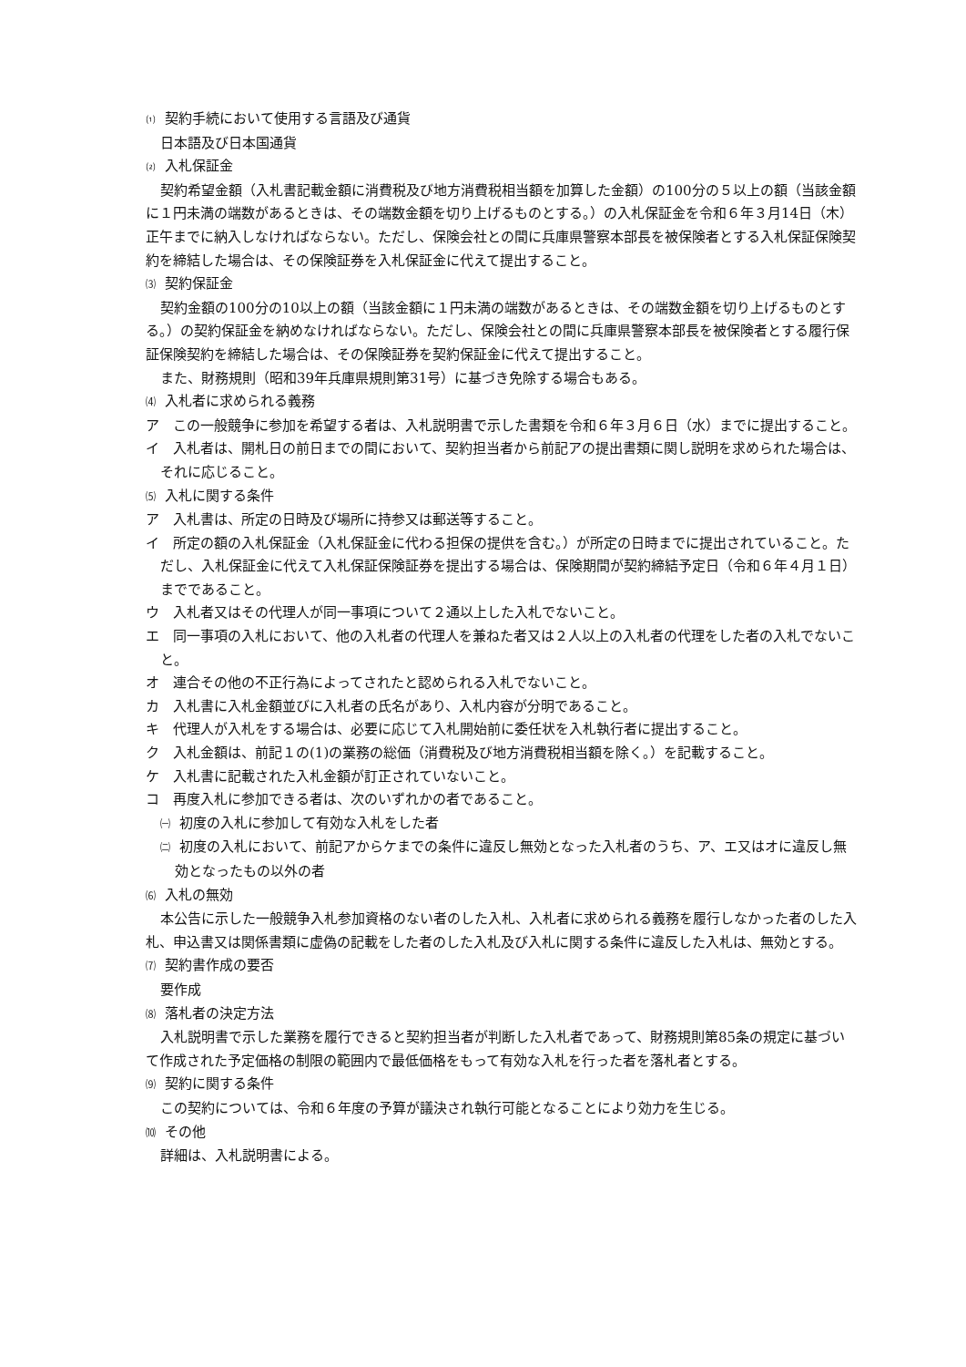⑴ 契約手続において使用する言語及び通貨
日本語及び日本国通貨
⑵ 入札保証金
契約希望金額（入札書記載金額に消費税及び地方消費税相当額を加算した金額）の100分の５以上の額（当該金額に１円未満の端数があるときは、その端数金額を切り上げるものとする。）の入札保証金を令和６年３月14日（木）正午までに納入しなければならない。ただし、保険会社との間に兵庫県警察本部長を被保険者とする入札保証保険契約を締結した場合は、その保険証券を入札保証金に代えて提出すること。
⑶ 契約保証金
契約金額の100分の10以上の額（当該金額に１円未満の端数があるときは、その端数金額を切り上げるものとする。）の契約保証金を納めなければならない。ただし、保険会社との間に兵庫県警察本部長を被保険者とする履行保証保険契約を締結した場合は、その保険証券を契約保証金に代えて提出すること。
また、財務規則（昭和39年兵庫県規則第31号）に基づき免除する場合もある。
⑷ 入札者に求められる義務
ア　この一般競争に参加を希望する者は、入札説明書で示した書類を令和６年３月６日（水）までに提出すること。
イ　入札者は、開札日の前日までの間において、契約担当者から前記アの提出書類に関し説明を求められた場合は、それに応じること。
⑸ 入札に関する条件
ア　入札書は、所定の日時及び場所に持参又は郵送等すること。
イ　所定の額の入札保証金（入札保証金に代わる担保の提供を含む。）が所定の日時までに提出されていること。ただし、入札保証金に代えて入札保証保険証券を提出する場合は、保険期間が契約締結予定日（令和６年４月１日）までであること。
ウ　入札者又はその代理人が同一事項について２通以上した入札でないこと。
エ　同一事項の入札において、他の入札者の代理人を兼ねた者又は２人以上の入札者の代理をした者の入札でないこと。
オ　連合その他の不正行為によってされたと認められる入札でないこと。
カ　入札書に入札金額並びに入札者の氏名があり、入札内容が分明であること。
キ　代理人が入札をする場合は、必要に応じて入札開始前に委任状を入札執行者に提出すること。
ク　入札金額は、前記１の(1)の業務の総価（消費税及び地方消費税相当額を除く。）を記載すること。
ケ　入札書に記載された入札金額が訂正されていないこと。
コ　再度入札に参加できる者は、次のいずれかの者であること。
㈠ 初度の入札に参加して有効な入札をした者
㈡ 初度の入札において、前記アからケまでの条件に違反し無効となった入札者のうち、ア、エ又はオに違反し無効となったもの以外の者
⑹ 入札の無効
本公告に示した一般競争入札参加資格のない者のした入札、入札者に求められる義務を履行しなかった者のした入札、申込書又は関係書類に虚偽の記載をした者のした入札及び入札に関する条件に違反した入札は、無効とする。
⑺ 契約書作成の要否
要作成
⑻ 落札者の決定方法
入札説明書で示した業務を履行できると契約担当者が判断した入札者であって、財務規則第85条の規定に基づいて作成された予定価格の制限の範囲内で最低価格をもって有効な入札を行った者を落札者とする。
⑼ 契約に関する条件
この契約については、令和６年度の予算が議決され執行可能となることにより効力を生じる。
⑽ その他
詳細は、入札説明書による。